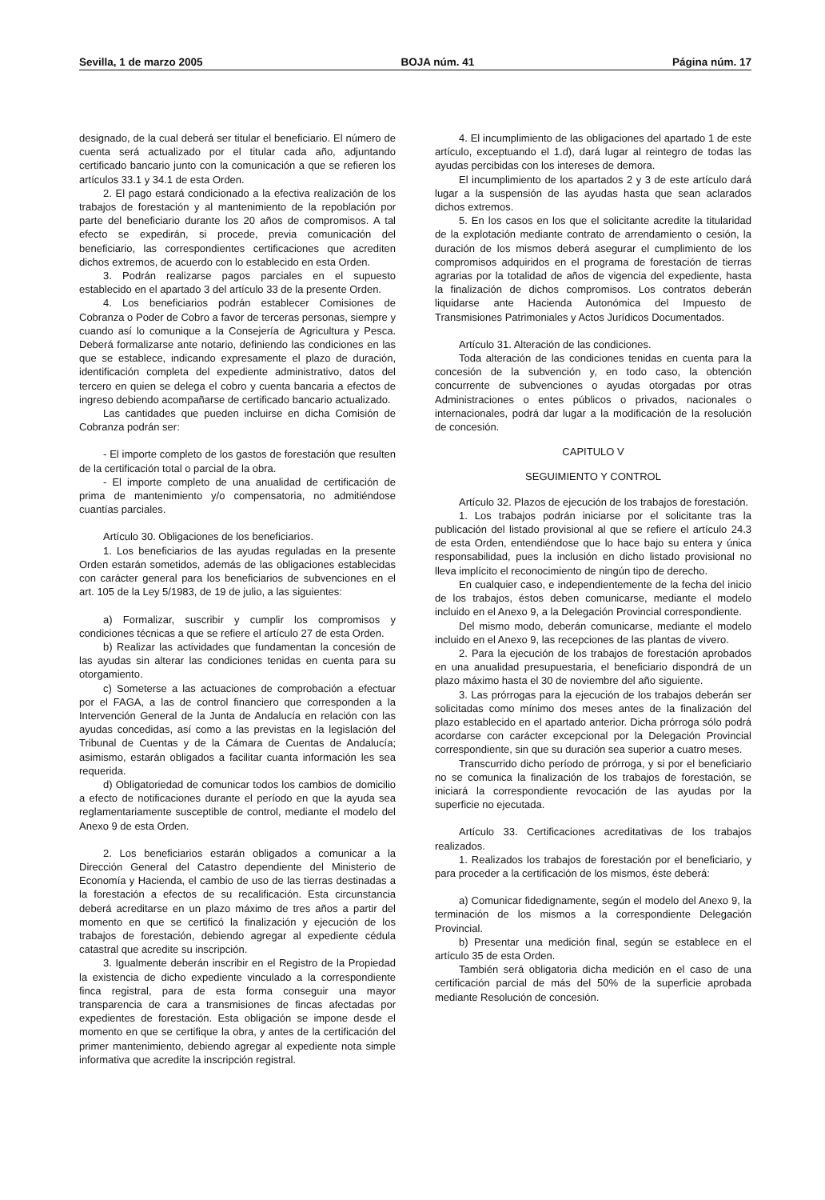Sevilla, 1 de marzo 2005 BOJA núm. 41 Página núm. 17
designado, de la cual deberá ser titular el beneficiario. El número de cuenta será actualizado por el titular cada año, adjuntando certificado bancario junto con la comunicación a que se refieren los artículos 33.1 y 34.1 de esta Orden.
2. El pago estará condicionado a la efectiva realización de los trabajos de forestación y al mantenimiento de la repoblación por parte del beneficiario durante los 20 años de compromisos. A tal efecto se expedirán, si procede, previa comunicación del beneficiario, las correspondientes certificaciones que acrediten dichos extremos, de acuerdo con lo establecido en esta Orden.
3. Podrán realizarse pagos parciales en el supuesto establecido en el apartado 3 del artículo 33 de la presente Orden.
4. Los beneficiarios podrán establecer Comisiones de Cobranza o Poder de Cobro a favor de terceras personas, siempre y cuando así lo comunique a la Consejería de Agricultura y Pesca. Deberá formalizarse ante notario, definiendo las condiciones en las que se establece, indicando expresamente el plazo de duración, identificación completa del expediente administrativo, datos del tercero en quien se delega el cobro y cuenta bancaria a efectos de ingreso debiendo acompañarse de certificado bancario actualizado.
Las cantidades que pueden incluirse en dicha Comisión de Cobranza podrán ser:
- El importe completo de los gastos de forestación que resulten de la certificación total o parcial de la obra.
- El importe completo de una anualidad de certificación de prima de mantenimiento y/o compensatoria, no admitiéndose cuantías parciales.
Artículo 30. Obligaciones de los beneficiarios.
1. Los beneficiarios de las ayudas reguladas en la presente Orden estarán sometidos, además de las obligaciones establecidas con carácter general para los beneficiarios de subvenciones en el art. 105 de la Ley 5/1983, de 19 de julio, a las siguientes:
a) Formalizar, suscribir y cumplir los compromisos y condiciones técnicas a que se refiere el artículo 27 de esta Orden.
b) Realizar las actividades que fundamentan la concesión de las ayudas sin alterar las condiciones tenidas en cuenta para su otorgamiento.
c) Someterse a las actuaciones de comprobación a efectuar por el FAGA, a las de control financiero que corresponden a la Intervención General de la Junta de Andalucía en relación con las ayudas concedidas, así como a las previstas en la legislación del Tribunal de Cuentas y de la Cámara de Cuentas de Andalucía; asimismo, estarán obligados a facilitar cuanta información les sea requerida.
d) Obligatoriedad de comunicar todos los cambios de domicilio a efecto de notificaciones durante el período en que la ayuda sea reglamentariamente susceptible de control, mediante el modelo del Anexo 9 de esta Orden.
2. Los beneficiarios estarán obligados a comunicar a la Dirección General del Catastro dependiente del Ministerio de Economía y Hacienda, el cambio de uso de las tierras destinadas a la forestación a efectos de su recalificación. Esta circunstancia deberá acreditarse en un plazo máximo de tres años a partir del momento en que se certificó la finalización y ejecución de los trabajos de forestación, debiendo agregar al expediente cédula catastral que acredite su inscripción.
3. Igualmente deberán inscribir en el Registro de la Propiedad la existencia de dicho expediente vinculado a la correspondiente finca registral, para de esta forma conseguir una mayor transparencia de cara a transmisiones de fincas afectadas por expedientes de forestación. Esta obligación se impone desde el momento en que se certifique la obra, y antes de la certificación del primer mantenimiento, debiendo agregar al expediente nota simple informativa que acredite la inscripción registral.
4. El incumplimiento de las obligaciones del apartado 1 de este artículo, exceptuando el 1.d), dará lugar al reintegro de todas las ayudas percibidas con los intereses de demora.
El incumplimiento de los apartados 2 y 3 de este artículo dará lugar a la suspensión de las ayudas hasta que sean aclarados dichos extremos.
5. En los casos en los que el solicitante acredite la titularidad de la explotación mediante contrato de arrendamiento o cesión, la duración de los mismos deberá asegurar el cumplimiento de los compromisos adquiridos en el programa de forestación de tierras agrarias por la totalidad de años de vigencia del expediente, hasta la finalización de dichos compromisos. Los contratos deberán liquidarse ante Hacienda Autonómica del Impuesto de Transmisiones Patrimoniales y Actos Jurídicos Documentados.
Artículo 31. Alteración de las condiciones.
Toda alteración de las condiciones tenidas en cuenta para la concesión de la subvención y, en todo caso, la obtención concurrente de subvenciones o ayudas otorgadas por otras Administraciones o entes públicos o privados, nacionales o internacionales, podrá dar lugar a la modificación de la resolución de concesión.
CAPITULO V
SEGUIMIENTO Y CONTROL
Artículo 32. Plazos de ejecución de los trabajos de forestación.
1. Los trabajos podrán iniciarse por el solicitante tras la publicación del listado provisional al que se refiere el artículo 24.3 de esta Orden, entendiéndose que lo hace bajo su entera y única responsabilidad, pues la inclusión en dicho listado provisional no lleva implícito el reconocimiento de ningún tipo de derecho.
En cualquier caso, e independientemente de la fecha del inicio de los trabajos, éstos deben comunicarse, mediante el modelo incluido en el Anexo 9, a la Delegación Provincial correspondiente.
Del mismo modo, deberán comunicarse, mediante el modelo incluido en el Anexo 9, las recepciones de las plantas de vivero.
2. Para la ejecución de los trabajos de forestación aprobados en una anualidad presupuestaria, el beneficiario dispondrá de un plazo máximo hasta el 30 de noviembre del año siguiente.
3. Las prórrogas para la ejecución de los trabajos deberán ser solicitadas como mínimo dos meses antes de la finalización del plazo establecido en el apartado anterior. Dicha prórroga sólo podrá acordarse con carácter excepcional por la Delegación Provincial correspondiente, sin que su duración sea superior a cuatro meses.
Transcurrido dicho período de prórroga, y si por el beneficiario no se comunica la finalización de los trabajos de forestación, se iniciará la correspondiente revocación de las ayudas por la superficie no ejecutada.
Artículo 33. Certificaciones acreditativas de los trabajos realizados.
1. Realizados los trabajos de forestación por el beneficiario, y para proceder a la certificación de los mismos, éste deberá:
a) Comunicar fidedignamente, según el modelo del Anexo 9, la terminación de los mismos a la correspondiente Delegación Provincial.
b) Presentar una medición final, según se establece en el artículo 35 de esta Orden.
También será obligatoria dicha medición en el caso de una certificación parcial de más del 50% de la superficie aprobada mediante Resolución de concesión.